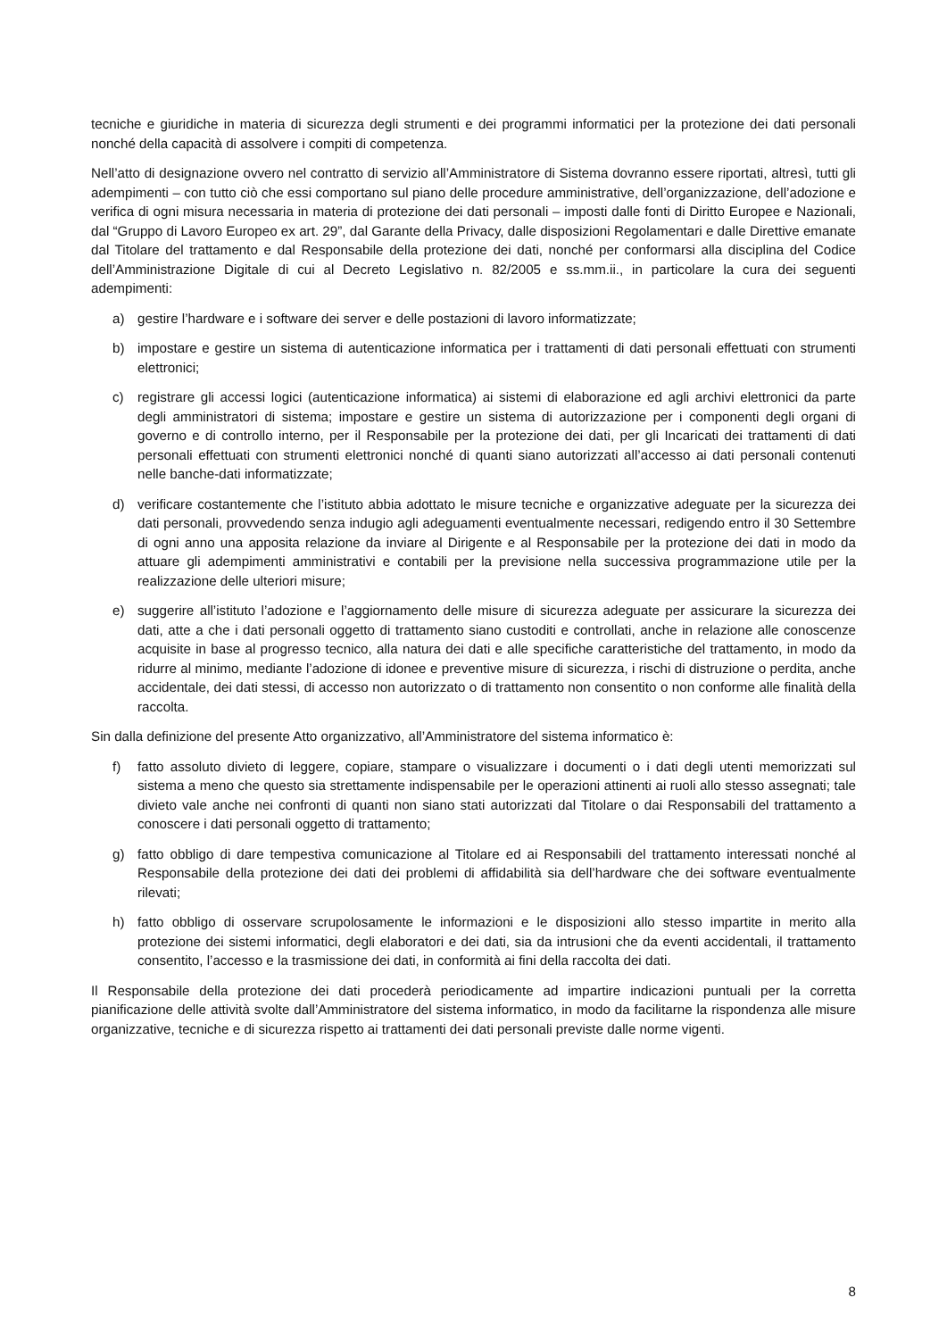tecniche e giuridiche in materia di sicurezza degli strumenti e dei programmi informatici per la protezione dei dati personali nonché della capacità di assolvere i compiti di competenza.
Nell’atto di designazione ovvero nel contratto di servizio all’Amministratore di Sistema dovranno essere riportati, altresì, tutti gli adempimenti – con tutto ciò che essi comportano sul piano delle procedure amministrative, dell’organizzazione, dell’adozione e verifica di ogni misura necessaria in materia di protezione dei dati personali – imposti dalle fonti di Diritto Europee e Nazionali, dal “Gruppo di Lavoro Europeo ex art. 29”, dal Garante della Privacy, dalle disposizioni Regolamentari e dalle Direttive emanate dal Titolare del trattamento e dal Responsabile della protezione dei dati, nonché per conformarsi alla disciplina del Codice dell’Amministrazione Digitale di cui al Decreto Legislativo n. 82/2005 e ss.mm.ii., in particolare la cura dei seguenti adempimenti:
a) gestire l’hardware e i software dei server e delle postazioni di lavoro informatizzate;
b) impostare e gestire un sistema di autenticazione informatica per i trattamenti di dati personali effettuati con strumenti elettronici;
c) registrare gli accessi logici (autenticazione informatica) ai sistemi di elaborazione ed agli archivi elettronici da parte degli amministratori di sistema; impostare e gestire un sistema di autorizzazione per i componenti degli organi di governo e di controllo interno, per il Responsabile per la protezione dei dati, per gli Incaricati dei trattamenti di dati personali effettuati con strumenti elettronici nonché di quanti siano autorizzati all’accesso ai dati personali contenuti nelle banche-dati informatizzate;
d) verificare costantemente che l’istituto abbia adottato le misure tecniche e organizzative adeguate per la sicurezza dei dati personali, provvedendo senza indugio agli adeguamenti eventualmente necessari, redigendo entro il 30 Settembre di ogni anno una apposita relazione da inviare al Dirigente e al Responsabile per la protezione dei dati in modo da attuare gli adempimenti amministrativi e contabili per la previsione nella successiva programmazione utile per la realizzazione delle ulteriori misure;
e) suggerire all’istituto l’adozione e l’aggiornamento delle misure di sicurezza adeguate per assicurare la sicurezza dei dati, atte a che i dati personali oggetto di trattamento siano custoditi e controllati, anche in relazione alle conoscenze acquisite in base al progresso tecnico, alla natura dei dati e alle specifiche caratteristiche del trattamento, in modo da ridurre al minimo, mediante l’adozione di idonee e preventive misure di sicurezza, i rischi di distruzione o perdita, anche accidentale, dei dati stessi, di accesso non autorizzato o di trattamento non consentito o non conforme alle finalità della raccolta.
Sin dalla definizione del presente Atto organizzativo, all’Amministratore del sistema informatico è:
f) fatto assoluto divieto di leggere, copiare, stampare o visualizzare i documenti o i dati degli utenti memorizzati sul sistema a meno che questo sia strettamente indispensabile per le operazioni attinenti ai ruoli allo stesso assegnati; tale divieto vale anche nei confronti di quanti non siano stati autorizzati dal Titolare o dai Responsabili del trattamento a conoscere i dati personali oggetto di trattamento;
g) fatto obbligo di dare tempestiva comunicazione al Titolare ed ai Responsabili del trattamento interessati nonché al Responsabile della protezione dei dati dei problemi di affidabilità sia dell’hardware che dei software eventualmente rilevati;
h) fatto obbligo di osservare scrupolosamente le informazioni e le disposizioni allo stesso impartite in merito alla protezione dei sistemi informatici, degli elaboratori e dei dati, sia da intrusioni che da eventi accidentali, il trattamento consentito, l’accesso e la trasmissione dei dati, in conformità ai fini della raccolta dei dati.
Il Responsabile della protezione dei dati procederà periodicamente ad impartire indicazioni puntuali per la corretta pianificazione delle attività svolte dall’Amministratore del sistema informatico, in modo da facilitarne la rispondenza alle misure organizzative, tecniche e di sicurezza rispetto ai trattamenti dei dati personali previste dalle norme vigenti.
8